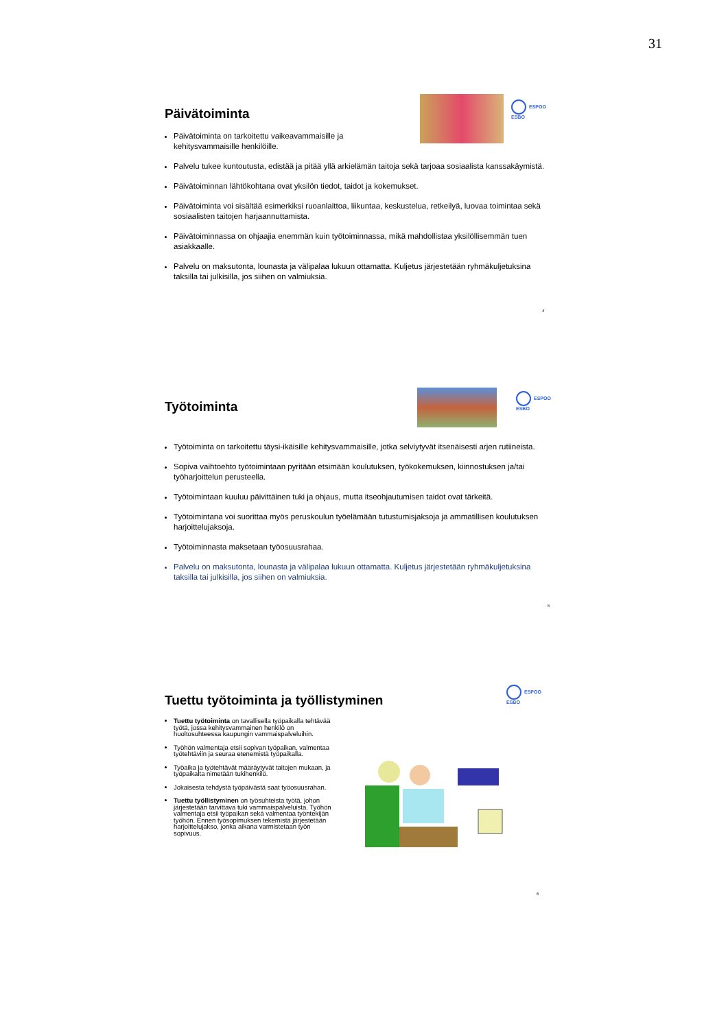31
Päivätoiminta
Päivätoiminta on tarkoitettu vaikeavammaisille ja
kehitysvammaisille henkilöille.
Palvelu tukee kuntoutusta, edistää ja pitää yllä arkielämän taitoja sekä tarjoaa sosiaalista kanssakäymistä.
Päivätoiminnan lähtökohtana ovat yksilön tiedot, taidot ja kokemukset.
Päivätoiminta voi sisältää esimerkiksi ruoanlaittoa, liikuntaa, keskustelua, retkeilyä, luovaa toimintaa sekä sosiaalisten taitojen harjaannuttamista.
Päivätoiminnassa on ohjaajia enemmän kuin työtoiminnassa, mikä mahdollistaa yksilöllisemmän tuen asiakkaalle.
Palvelu on maksutonta, lounasta ja välipalaa lukuun ottamatta. Kuljetus järjestetään ryhmäkuljetuksina taksilla tai julkisilla, jos siihen on valmiuksia.
ESPOO
ESBO
4
Työtoiminta
Työtoiminta on tarkoitettu täysi-ikäisille kehitysvammaisille, jotka selviytyvät itsenäisesti arjen rutiineista.
Sopiva vaihtoehto työtoimintaan pyritään etsimään koulutuksen, työkokemuksen, kiinnostuksen ja/tai työharjoittelun perusteella.
Työtoimintaan kuuluu päivittäinen tuki ja ohjaus, mutta itseohjautumisen taidot ovat tärkeitä.
Työtoimintana voi suorittaa myös peruskoulun työelämään tutustumisjaksoja ja ammatillisen koulutuksen harjoittelujaksoja.
Työtoiminnasta maksetaan työosuusrahaa.
Palvelu on maksutonta, lounasta ja välipalaa lukuun ottamatta. Kuljetus järjestetään ryhmäkuljetuksina taksilla tai julkisilla, jos siihen on valmiuksia.
ESPOO
ESBO
5
Tuettu työtoiminta ja työllistyminen
Tuettu työtoiminta on tavallisella työpaikalla tehtävää työtä, jossa kehitysvammainen henkilö on huoltosuhteessa kaupungin vammaispalveluihin.
Työhön valmentaja etsii sopivan työpaikan, valmentaa työtehtäviin ja seuraa etenemistä työpaikalla.
Työaika ja työtehtävät määräytyvät taitojen mukaan, ja työpaikalta nimetään tukihenkilö.
Jokaisesta tehdystä työpäivästä saat työosuusrahan.
Tuettu työllistyminen on työsuhteista työtä, johon järjestetään tarvittava tuki vammaispalveluista. Työhön valmentaja etsii työpaikan sekä valmentaa työntekijän työhön. Ennen työsopimuksen tekemistä järjestetään harjoittelujakso, jonka aikana varmistetaan työn sopivuus.
ESPOO
ESBO
6